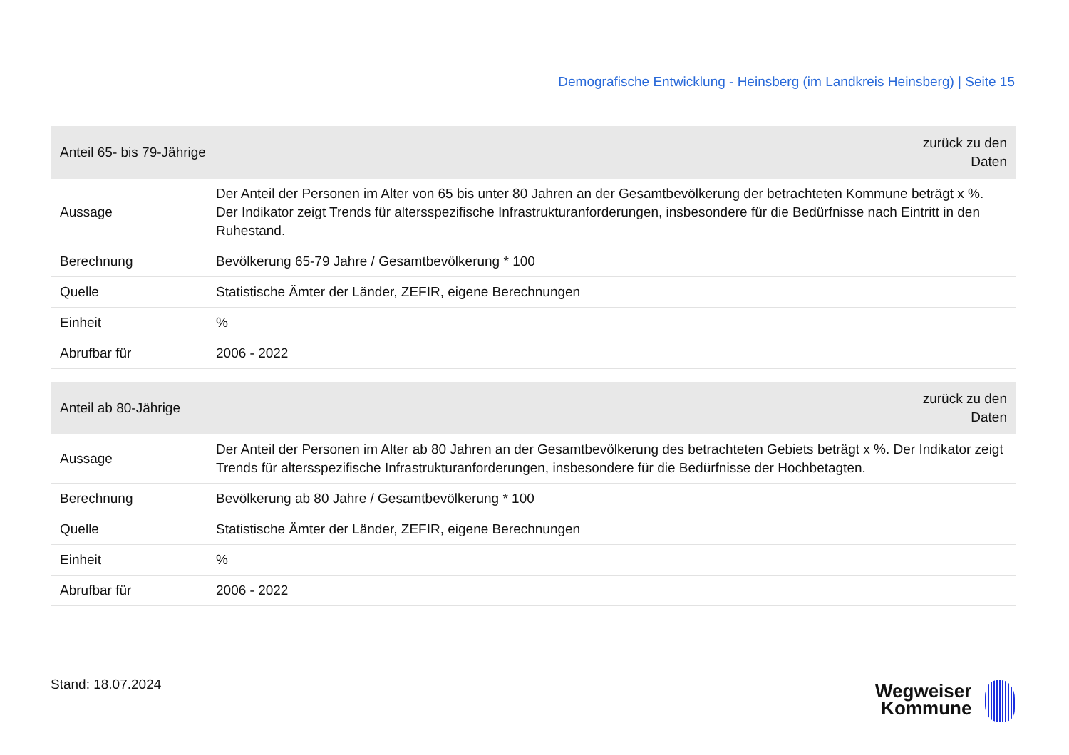Demografische Entwicklung - Heinsberg (im Landkreis Heinsberg) | Seite 15
| zurück zu den Daten Anteil 65- bis 79-Jährige | |
| --- | --- |
| Aussage | Der Anteil der Personen im Alter von 65 bis unter 80 Jahren an der Gesamtbevölkerung der betrachteten Kommune beträgt x %. Der Indikator zeigt Trends für altersspezifische Infrastrukturanforderungen, insbesondere für die Bedürfnisse nach Eintritt in den Ruhestand. |
| Berechnung | Bevölkerung 65-79 Jahre / Gesamtbevölkerung * 100 |
| Quelle | Statistische Ämter der Länder, ZEFIR, eigene Berechnungen |
| Einheit | % |
| Abrufbar für | 2006 - 2022 |
| zurück zu den Daten Anteil ab 80-Jährige | |
| --- | --- |
| Aussage | Der Anteil der Personen im Alter ab 80 Jahren an der Gesamtbevölkerung des betrachteten Gebiets beträgt x %. Der Indikator zeigt Trends für altersspezifische Infrastrukturanforderungen, insbesondere für die Bedürfnisse der Hochbetagten. |
| Berechnung | Bevölkerung ab 80 Jahre / Gesamtbevölkerung * 100 |
| Quelle | Statistische Ämter der Länder, ZEFIR, eigene Berechnungen |
| Einheit | % |
| Abrufbar für | 2006 - 2022 |
Stand: 18.07.2024
Wegweiser
Kommune